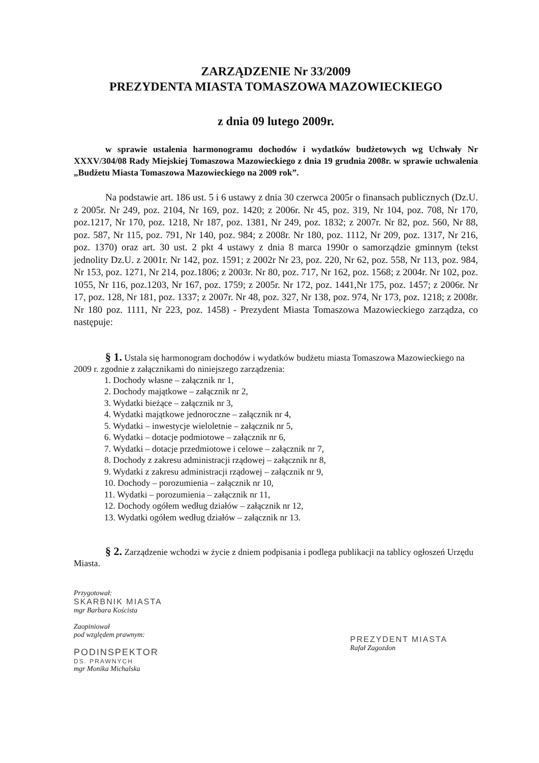ZARZĄDZENIE Nr 33/2009
PREZYDENTA MIASTA TOMASZOWA MAZOWIECKIEGO
z dnia 09 lutego 2009r.
w sprawie ustalenia harmonogramu dochodów i wydatków budżetowych wg Uchwały Nr XXXV/304/08 Rady Miejskiej Tomaszowa Mazowieckiego z dnia 19 grudnia 2008r. w sprawie uchwalenia „Budżetu Miasta Tomaszowa Mazowieckiego na 2009 rok”.
Na podstawie art. 186 ust. 5 i 6 ustawy z dnia 30 czerwca 2005r o finansach publicznych (Dz.U. z 2005r. Nr 249, poz. 2104, Nr 169, poz. 1420; z 2006r. Nr 45, poz. 319, Nr 104, poz. 708, Nr 170, poz.1217, Nr 170, poz. 1218, Nr 187, poz. 1381, Nr 249, poz. 1832; z 2007r. Nr 82, poz. 560, Nr 88, poz. 587, Nr 115, poz. 791, Nr 140, poz. 984; z 2008r. Nr 180, poz. 1112, Nr 209, poz. 1317, Nr 216, poz. 1370) oraz art. 30 ust. 2 pkt 4 ustawy z dnia 8 marca 1990r o samorządzie gminnym (tekst jednolity Dz.U. z 2001r. Nr 142, poz. 1591; z 2002r Nr 23, poz. 220, Nr 62, poz. 558, Nr 113, poz. 984, Nr 153, poz. 1271, Nr 214, poz.1806; z 2003r. Nr 80, poz. 717, Nr 162, poz. 1568; z 2004r. Nr 102, poz. 1055, Nr 116, poz.1203, Nr 167, poz. 1759; z 2005r. Nr 172, poz. 1441,Nr 175, poz. 1457; z 2006r. Nr 17, poz. 128, Nr 181, poz. 1337; z 2007r. Nr 48, poz. 327, Nr 138, poz. 974, Nr 173, poz. 1218; z 2008r. Nr 180 poz. 1111, Nr 223, poz. 1458) - Prezydent Miasta Tomaszowa Mazowieckiego zarządza, co następuje:
§ 1. Ustala się harmonogram dochodów i wydatków budżetu miasta Tomaszowa Mazowieckiego na 2009 r. zgodnie z załącznikami do niniejszego zarządzenia:
1. Dochody własne – załącznik nr 1,
2. Dochody majątkowe – załącznik nr 2,
3. Wydatki bieżące – załącznik nr 3,
4. Wydatki majątkowe jednoroczne – załącznik nr 4,
5. Wydatki – inwestycje wieloletnie – załącznik nr 5,
6. Wydatki – dotacje podmiotowe – załącznik nr 6,
7. Wydatki – dotacje przedmiotowe i celowe – załącznik nr 7,
8. Dochody z zakresu administracji rządowej – załącznik nr 8,
9. Wydatki z zakresu administracji rządowej – załącznik nr 9,
10. Dochody – porozumienia – załącznik nr 10,
11. Wydatki – porozumienia – załącznik nr 11,
12. Dochody ogółem według działów – załącznik nr 12,
13. Wydatki ogółem według działów – załącznik nr 13.
§ 2. Zarządzenie wchodzi w życie z dniem podpisania i podlega publikacji na tablicy ogłoszeń Urzędu Miasta.
Przygotował:
SKARBNIK MIASTA
mgr Barbara Koścista
Zaopiniował
pod względem prawnym:
PODINSPEKTOR
DS. PRAWNYCH
mgr Monika Michalska
PREZYDENT MIASTA
Rafał Zagozdon